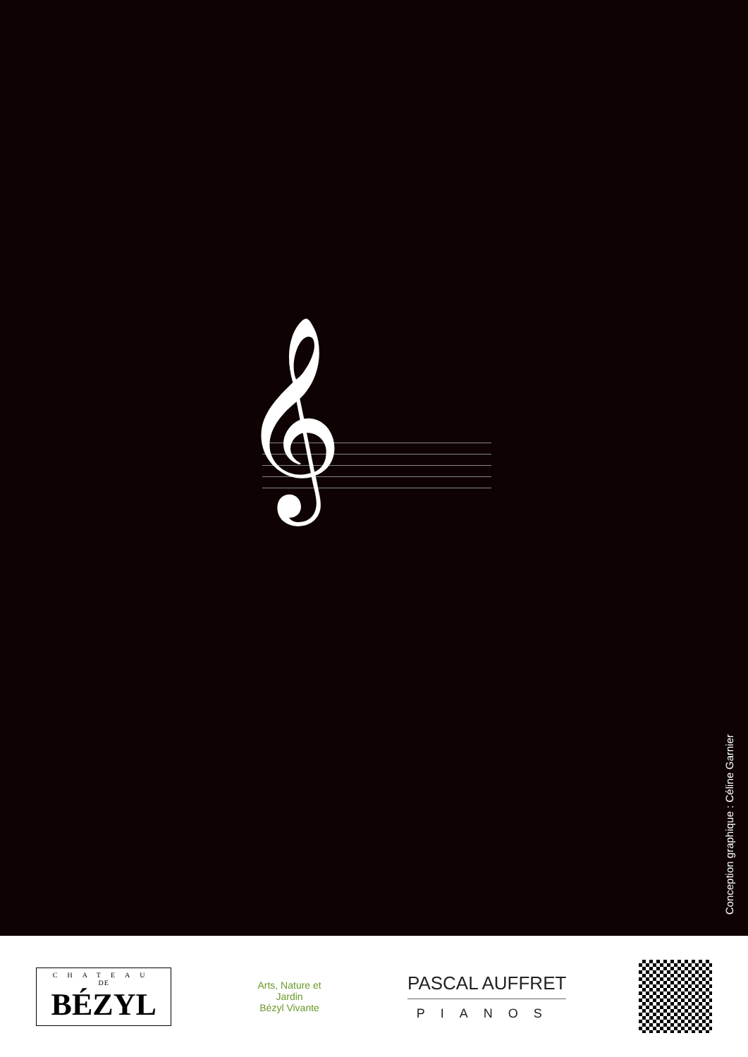𝄞
Conception graphique : Céline Garnier
CHATEAU
DE
BÉZYL
Arts, Nature et Jardin
Bézyl Vivante
PASCAL AUFFRET
PIANOS